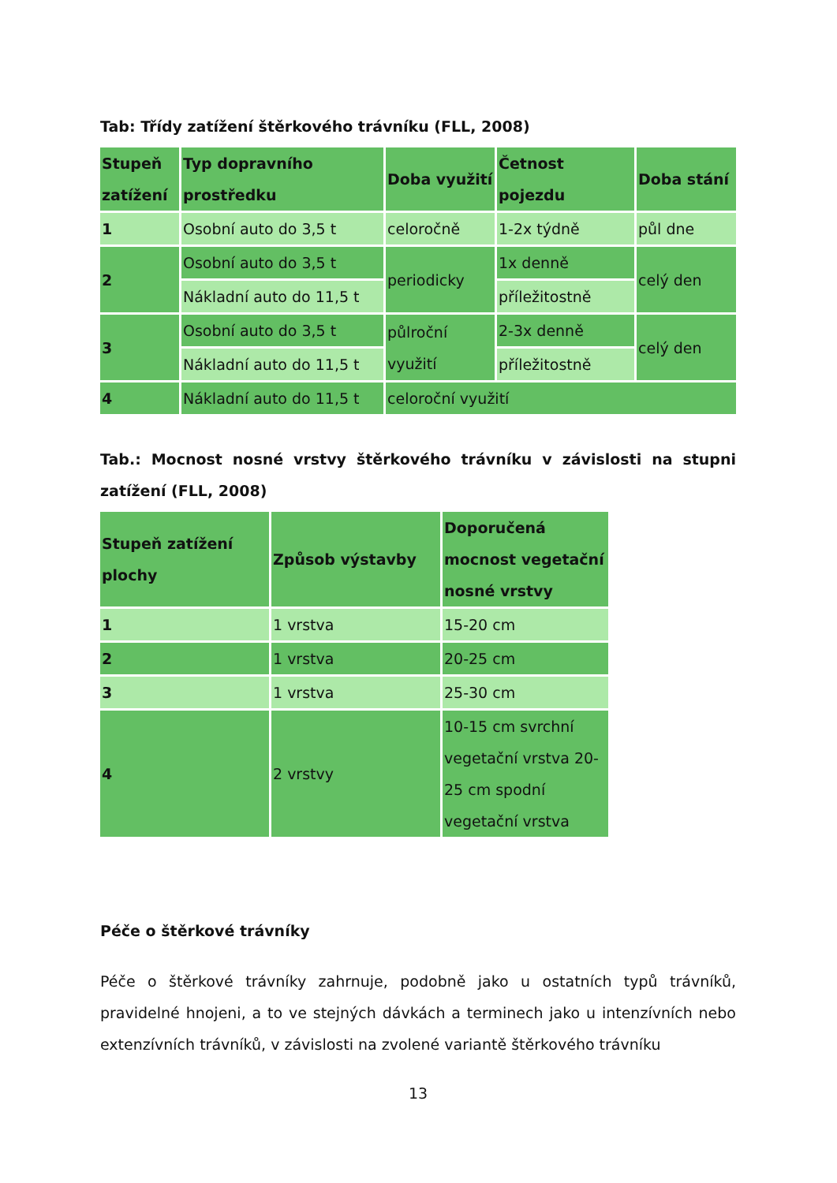Tab: Třídy zatížení štěrkového trávníku (FLL, 2008)
| Stupeň zatížení | Typ dopravního prostředku | Doba využití | Četnost pojezdu | Doba stání |
| --- | --- | --- | --- | --- |
| 1 | Osobní auto do 3,5 t | celoročně | 1-2x týdně | půl dne |
| 2 | Osobní auto do 3,5 t | periodicky | 1x denně | celý den |
| | Nákladní auto do 11,5 t | | příležitostně | |
| 3 | Osobní auto do 3,5 t | půlroční využití | 2-3x denně | celý den |
| | Nákladní auto do 11,5 t | | příležitostně | |
| 4 | Nákladní auto do 11,5 t | celoroční využití | | |
Tab.: Mocnost nosné vrstvy štěrkového trávníku v závislosti na stupni zatížení (FLL, 2008)
| Stupeň zatížení plochy | Způsob výstavby | Doporučená mocnost vegetační nosné vrstvy |
| --- | --- | --- |
| 1 | 1 vrstva | 15-20 cm |
| 2 | 1 vrstva | 20-25 cm |
| 3 | 1 vrstva | 25-30 cm |
| 4 | 2 vrstvy | 10-15 cm svrchní vegetační vrstva 20-25 cm spodní vegetační vrstva |
Péče o štěrkové trávníky
Péče o štěrkové trávníky zahrnuje, podobně jako u ostatních typů trávníků, pravidelné hnojeni, a to ve stejných dávkách a terminech jako u intenzívních nebo extenzívních trávníků, v závislosti na zvolené variantě štěrkového trávníku
13